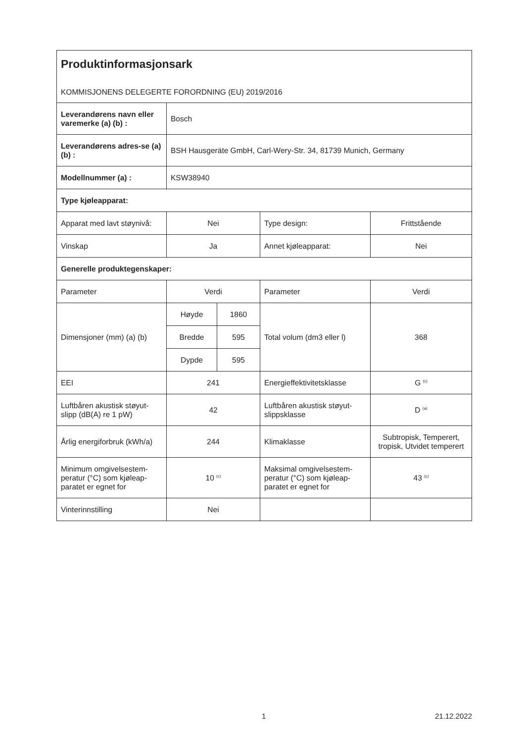| Produktinformasjonsark KOMMISJONENS DELEGERTE FORORDNING (EU) 2019/2016 | | | | |
| Leverandørens navn eller varemerke (a) (b) : | Bosch | | | |
| Leverandørens adres-se (a) (b) : | BSH Hausgeräte GmbH, Carl-Wery-Str. 34, 81739 Munich, Germany | | | |
| Modellnummer (a) : | KSW38940 | | | |
| Type kjøleapparat: | | | | |
| Apparat med lavt støynivå: | Nei | | Type design: | Frittstående |
| Vinskap | Ja | | Annet kjøleapparat: | Nei |
| Generelle produktegenskaper: | | | | |
| Parameter | Verdi | | Parameter | Verdi |
| Dimensjoner (mm) (a) (b) | Høyde | 1860 | Total volum (dm3 eller l) | 368 |
| | Bredde | 595 | | |
| | Dypde | 595 | | |
| EEI | 241 | | Energieffektivitetsklasse | G <sup>(c)</sup> |
| Luftbåren akustisk støyut-slipp (dB(A) re 1 pW) | 42 | | Luftbåren akustisk støyut-slippsklasse | D <sup>(a)</sup> |
| Årlig energiforbruk (kWh/a) | 244 | | Klimaklasse | Subtropisk, Temperert, tropisk, Utvidet temperert |
| Minimum omgivelsestem-peratur (°C) som kjøleap-paratet er egnet for | 10 <sup>(c)</sup> | | Maksimal omgivelsestem-peratur (°C) som kjøleap-paratet er egnet for | 43 <sup>(c)</sup> |
| Vinterinnstilling | Nei | | | |
1 21.12.2022